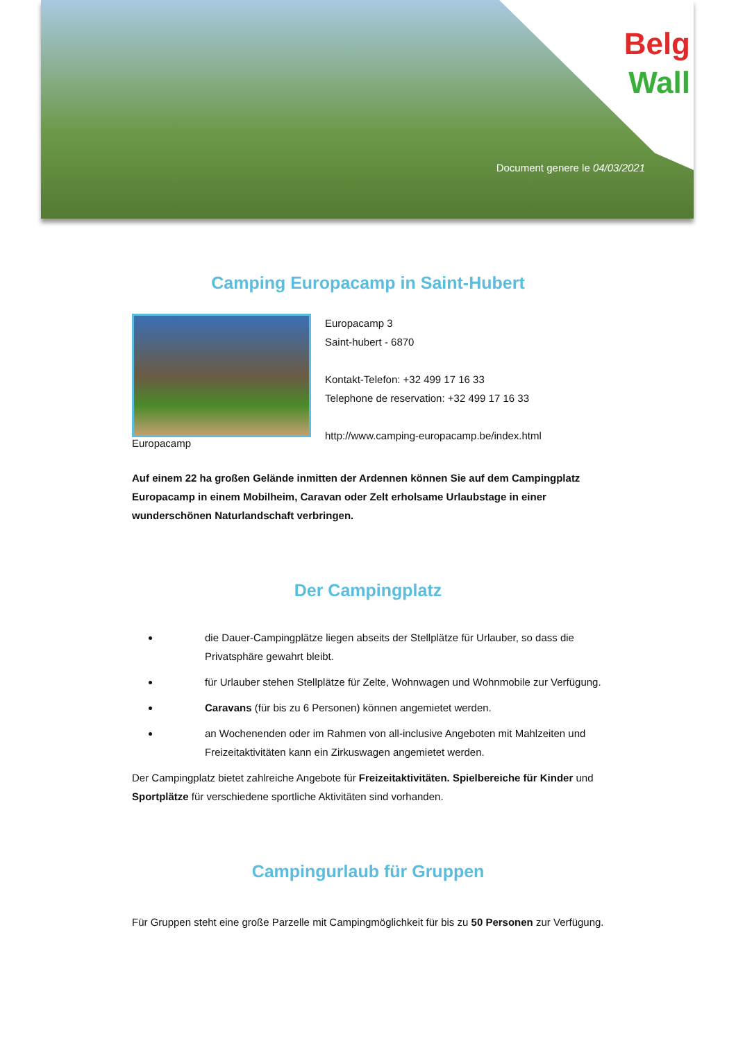Belg
Wall
Document genere le 04/03/2021
Camping Europacamp in Saint-Hubert
Europacamp
Europacamp 3
Saint-hubert - 6870
Kontakt-Telefon: +32 499 17 16 33
Telephone de reservation: +32 499 17 16 33
http://www.camping-europacamp.be/index.html
Auf einem 22 ha großen Gelände inmitten der Ardennen können Sie auf dem Campingplatz Europacamp in einem Mobilheim, Caravan oder Zelt erholsame Urlaubstage in einer wunderschönen Naturlandschaft verbringen.
Der Campingplatz
die Dauer-Campingplätze liegen abseits der Stellplätze für Urlauber, so dass die Privatsphäre gewahrt bleibt.
für Urlauber stehen Stellplätze für Zelte, Wohnwagen und Wohnmobile zur Verfügung.
Caravans (für bis zu 6 Personen) können angemietet werden.
an Wochenenden oder im Rahmen von all-inclusive Angeboten mit Mahlzeiten und Freizeitaktivitäten kann ein Zirkuswagen angemietet werden.
Der Campingplatz bietet zahlreiche Angebote für Freizeitaktivitäten. Spielbereiche für Kinder und Sportplätze für verschiedene sportliche Aktivitäten sind vorhanden.
Campingurlaub für Gruppen
Für Gruppen steht eine große Parzelle mit Campingmöglichkeit für bis zu 50 Personen zur Verfügung.